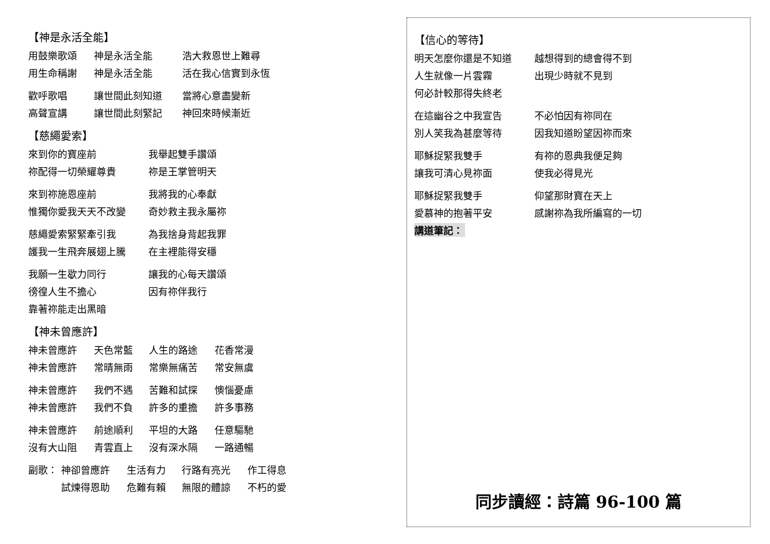【神是永活全能】
用鼓樂歌頌 神是永活全能 浩大救恩世上難尋
用生命稱謝 神是永活全能 活在我心信實到永恆
歡呼歌唱 讓世間此刻知道 當將心意盡變新
高聲宣講 讓世間此刻緊記 神回來時候漸近
【慈繩愛索】
來到你的寶座前 我舉起雙手讚頌
祢配得一切榮耀尊貴 祢是王掌管明天
來到祢施恩座前 我將我的心奉獻
惟獨你愛我天天不改變 奇妙救主我永屬祢
慈繩愛索緊緊牽引我 為我捨身背起我罪
護我一生飛奔展翅上騰 在主裡能得安穩
我願一生歇力同行 讓我的心每天讚頌
徬徨人生不擔心 因有祢伴我行
靠著祢能走出黑暗
【神未曾應許】
神未曾應許 天色常藍 人生的路途 花香常漫
神未曾應許 常晴無雨 常樂無痛苦 常安無虞
神未曾應許 我們不遇 苦難和試探 懊惱憂慮
神未曾應許 我們不負 許多的重擔 許多事務
神未曾應許 前途順利 平坦的大路 任意驅馳
沒有大山阻 青雲直上 沒有深水隔 一路通暢
副歌： 神卻曾應許 生活有力 行路有亮光 作工得息
試煉得恩助 危難有賴 無限的體諒 不朽的愛
【信心的等待】
明天怎麼你還是不知道 越想得到的總會得不到
人生就像一片雲霧 出現少時就不見到
何必計較那得失終老
在這幽谷之中我宣告 不必怕因有祢同在
別人笑我為甚麼等待 因我知道盼望因祢而來
耶穌捉緊我雙手 有祢的恩典我便足夠
讓我可清心見祢面 使我必得見光
耶穌捉緊我雙手 仰望那財寶在天上
愛慕神的抱著平安 感謝祢為我所編寫的一切
講道筆記：
同步讀經：詩篇 96-100 篇